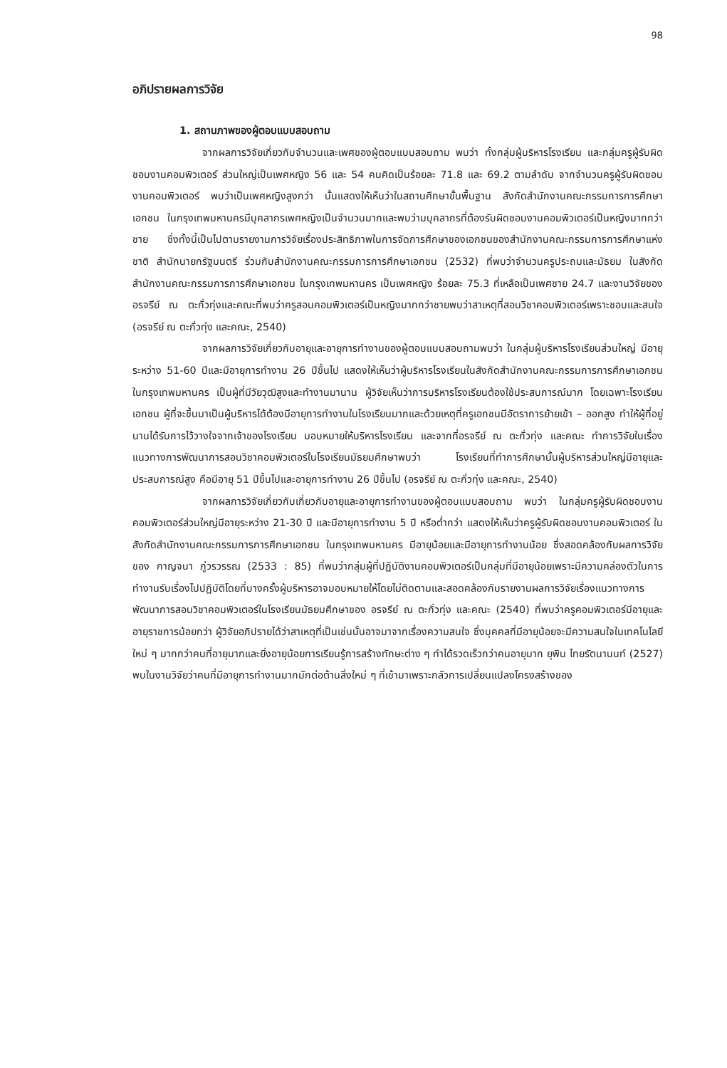98
อภิปรายผลการวิจัย
1. สถานภาพของผู้ตอบแบบสอบถาม
จากผลการวิจัยเกี่ยวกับจำนวนและเพศของผู้ตอบแบบสอบถาม พบว่า ทั้งกลุ่มผู้บริหารโรงเรียน และกลุ่มครูผู้รับผิดชอบงานคอมพิวเตอร์ ส่วนใหญ่เป็นเพศหญิง 56 และ 54 คนคิดเป็นร้อยละ 71.8 และ 69.2 ตามลำดับ จากจำนวนครูผู้รับผิดชอบงานคอมพิวเตอร์ พบว่าเป็นเพศหญิงสูงกว่า นั้นแสดงให้เห็นว่าในสถานศึกษาขั้นพื้นฐาน สังกัดสำนักงานคณะกรรมการการศึกษาเอกชน ในกรุงเทพมหานครมีบุคลากรเพศหญิงเป็นจำนวนมากและพบว่ามบุคลากรที่ต้องรับผิดชอบงานคอมพิวเตอร์เป็นหญิงมากกว่าชาย ซึ่งทั้งนี้เป็นไปตามรายงานการวิจัยเรื่องประสิทธิภาพในการจัดการศึกษาของเอกชนของสำนักงานคณะกรรมการการศึกษาแห่งชาติ สำนักนายกรัฐมนตรี ร่วมกับสำนักงานคณะกรรมการการศึกษาเอกชน (2532) ที่พบว่าจำนวนครูประถมและมัธยม ในสังกัดสำนักงานคณะกรรมการการศึกษาเอกชน ในกรุงเทพมหานคร เป็นเพศหญิง ร้อยละ 75.3 ที่เหลือเป็นเพศชาย 24.7 และงานวิจัยของอรจรีย์ ณ ตะกั่วทุ่งและคณะที่พบว่าครูสอนคอมพิวเตอร์เป็นหญิงมากกว่าชายพบว่าสาเหตุที่สอนวิชาคอมพิวเตอร์เพราะชอบและสนใจ (อรจรีย์ ณ ตะกั่วทุ่ง และคณะ, 2540)
จากผลการวิจัยเกี่ยวกับอายุและอายุการทำงานของผู้ตอบแบบสอบถามพบว่า ในกลุ่มผู้บริหารโรงเรียนส่วนใหญ่ มีอายุระหว่าง 51-60 ปีและมีอายุการทำงาน 26 ปีขึ้นไป แสดงให้เห็นว่าผู้บริหารโรงเรียนในสังกัดสำนักงานคณะกรรมการการศึกษาเอกชน ในกรุงเทพมหานคร เป็นผู้ที่มีวัยวุฒิสูงและทำงานมานาน ผู้วิจัยเห็นว่าการบริหารโรงเรียนต้องใช้ประสบการณ์มาก โดยเฉพาะโรงเรียนเอกชน ผู้ที่จะขึ้นมาเป็นผู้บริหารได้ต้องมีอายุการทำงานในโรงเรียนมากและด้วยเหตุที่ครูเอกชนมีอัตราการย้ายเข้า – ออกสูง ทำให้ผู้ที่อยู่นานได้รับการไว้วางใจจากเจ้าของโรงเรียน มอบหมายให้บริหารโรงเรียน และจากที่อรจรีย์ ณ ตะกั่วทุ่ง และคณะ ทำการวิจัยในเรื่องแนวทางการพัฒนาการสอนวิชาคอมพิวเตอร์ในโรงเรียนมัธยมศึกษาพบว่า โรงเรียนที่ทำการศึกษานั้นผู้บริหารส่วนใหญ่มีอายุและประสบการณ์สูง คือมีอายุ 51 ปีขึ้นไปและอายุการทำงาน 26 ปีขึ้นไป (อรจรีย์ ณ ตะกั่วทุ่ง และคณะ, 2540)
จากผลการวิจัยเกี่ยวกับเกี่ยวกับอายุและอายุการทำงานของผู้ตอบแบบสอบถาม พบว่า ในกลุ่มครูผู้รับผิดชอบงานคอมพิวเตอร์ส่วนใหญ่มีอายุระหว่าง 21-30 ปี และมีอายุการทำงาน 5 ปี หรือต่ำกว่า แสดงให้เห็นว่าครูผู้รับผิดชอบงานคอมพิวเตอร์ ในสังกัดสำนักงานคณะกรรมการการศึกษาเอกชน ในกรุงเทพมหานคร มีอายุน้อยและมีอายุการทำงานน้อย ซึ่งสอดคล้องกับผลการวิจัยของ กาญจนา ภู่วรวรรณ (2533 : 85) ที่พบว่ากลุ่มผู้ที่ปฏิบัติงานคอมพิวเตอร์เป็นกลุ่มที่มีอายุน้อยเพราะมีความคล่องตัวในการทำงานรับเรื่องไปปฏิบัติโดยที่บางครั้งผู้บริหารอาจมอบหมายให้โดยไม่ติดตามและสอดคล้องกับรายงานผลการวิจัยเรื่องแนวทางการพัฒนาการสอนวิชาคอมพิวเตอร์ในโรงเรียนมัธยมศึกษาของ อรจรีย์ ณ ตะกั่วทุ่ง และคณะ (2540) ที่พบว่าครูคอมพิวเตอร์มีอายุและอายุราชการน้อยกว่า ผู้วิจัยอภิปรายได้ว่าสาเหตุที่เป็นเช่นนั้นอาจมาจากเรื่องความสนใจ ซึ่งบุคคลที่มีอายุน้อยจะมีความสนใจในเทคโนโลยีใหม่ ๆ มากกว่าคนที่อายุมากและยิ่งอายุน้อยการเรียนรู้การสร้างทักษะต่าง ๆ ทำได้รวดเร็วกว่าคนอายุมาก ยุพิน ไทยรัตนานนท์ (2527) พบในงานวิจัยว่าคนที่มีอายุการทำงานมากมักต่อต้านสิ่งใหม่ ๆ ที่เข้ามาเพราะกลัวการเปลี่ยนแปลงโครงสร้างของ